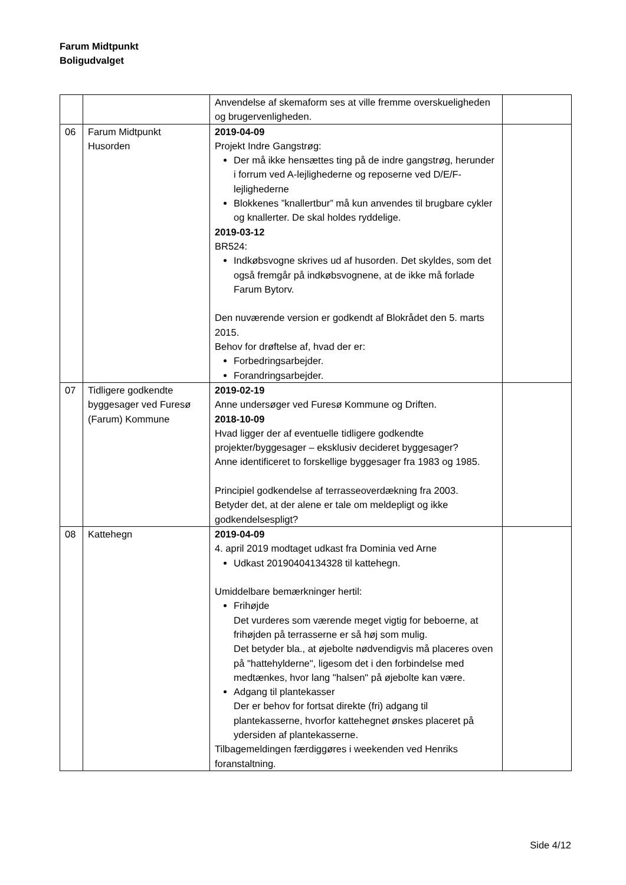Farum Midtpunkt
Boligudvalget
| | | Anvendelse af skemaform ses at ville fremme overskueligheden og brugervenligheden. | |
| 06 | Farum Midtpunkt Husorden | 2019-04-09 Projekt Indre Gangstrøg: Der må ikke hensættes ting på de indre gangstrøg, herunder i forrum ved A-lejlighederne og reposerne ved D/E/F-lejlighederne Blokkenes ”knallertbur” må kun anvendes til brugbare cykler og knallerter. De skal holdes ryddelige. 2019-03-12 BR524: Indkøbsvogne skrives ud af husorden. Det skyldes, som det også fremgår på indkøbsvognene, at de ikke må forlade Farum Bytorv. Den nuværende version er godkendt af Blokrådet den 5. marts 2015. Behov for drøftelse af, hvad der er: Forbedringsarbejder. Forandringsarbejder. | |
| 07 | Tidligere godkendte byggesager ved Furesø (Farum) Kommune | 2019-02-19 Anne undersøger ved Furesø Kommune og Driften. 2018-10-09 Hvad ligger der af eventuelle tidligere godkendte projekter/byggesager – eksklusiv decideret byggesager? Anne identificeret to forskellige byggesager fra 1983 og 1985. Principiel godkendelse af terrasseoverdækning fra 2003. Betyder det, at der alene er tale om meldepligt og ikke godkendelsespligt? | |
| 08 | Kattehegn | 2019-04-09 4. april 2019 modtaget udkast fra Dominia ved Arne Udkast 20190404134328 til kattehegn. Umiddelbare bemærkninger hertil: Frihøjde Det vurderes som værende meget vigtig for beboerne, at frihøjden på terrasserne er så høj som mulig. Det betyder bla., at øjebolte nødvendigvis må placeres oven på "hattehylderne", ligesom det i den forbindelse med medtænkes, hvor lang "halsen" på øjebolte kan være. Adgang til plantekasser Der er behov for fortsat direkte (fri) adgang til plantekasserne, hvorfor kattehegnet ønskes placeret på ydersiden af plantekasserne. Tilbagemeldingen færdiggøres i weekenden ved Henriks foranstaltning. | |
Side 4/12